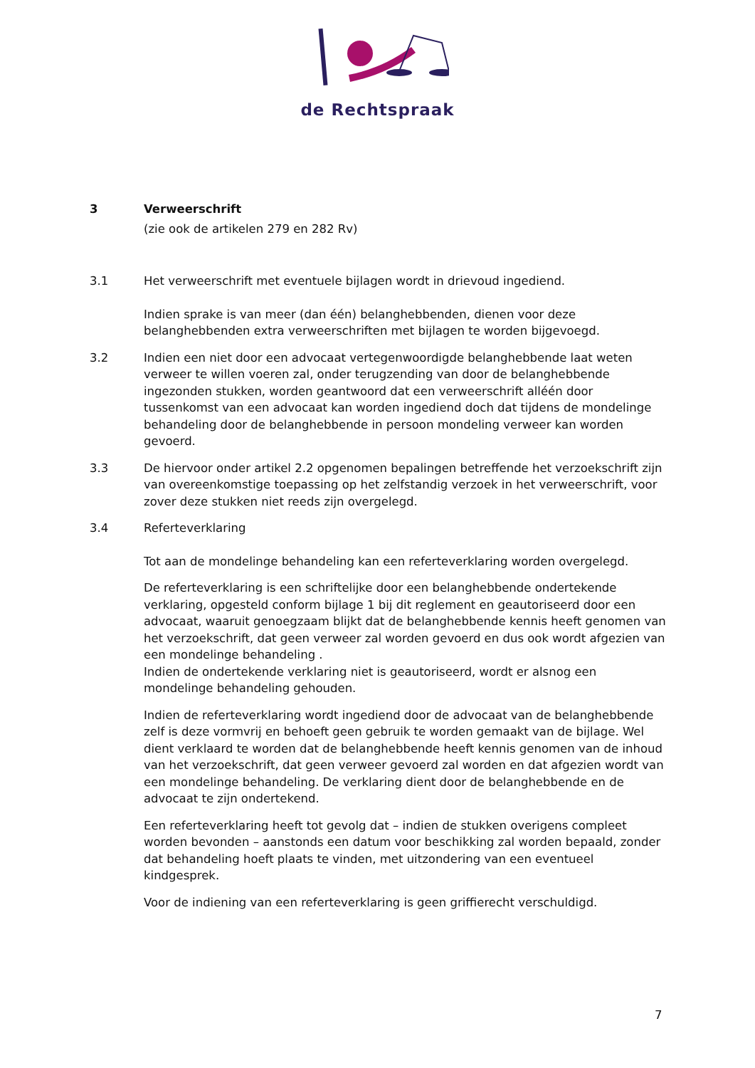de Rechtspraak
3 Verweerschrift
(zie ook de artikelen 279 en 282 Rv)
3.1 Het verweerschrift met eventuele bijlagen wordt in drievoud ingediend.
Indien sprake is van meer (dan één) belanghebbenden, dienen voor deze belanghebbenden extra verweerschriften met bijlagen te worden bijgevoegd.
3.2 Indien een niet door een advocaat vertegenwoordigde belanghebbende laat weten verweer te willen voeren zal, onder terugzending van door de belanghebbende ingezonden stukken, worden geantwoord dat een verweerschrift alléén door tussenkomst van een advocaat kan worden ingediend doch dat tijdens de mondelinge behandeling door de belanghebbende in persoon mondeling verweer kan worden gevoerd.
3.3 De hiervoor onder artikel 2.2 opgenomen bepalingen betreffende het verzoekschrift zijn van overeenkomstige toepassing op het zelfstandig verzoek in het verweerschrift, voor zover deze stukken niet reeds zijn overgelegd.
3.4 Referteverklaring
Tot aan de mondelinge behandeling kan een referteverklaring worden overgelegd.
De referteverklaring is een schriftelijke door een belanghebbende ondertekende verklaring, opgesteld conform bijlage 1 bij dit reglement en geautoriseerd door een advocaat, waaruit genoegzaam blijkt dat de belanghebbende kennis heeft genomen van het verzoekschrift, dat geen verweer zal worden gevoerd en dus ook wordt afgezien van een mondelinge behandeling .
Indien de ondertekende verklaring niet is geautoriseerd, wordt er alsnog een mondelinge behandeling gehouden.
Indien de referteverklaring wordt ingediend door de advocaat van de belanghebbende zelf is deze vormvrij en behoeft geen gebruik te worden gemaakt van de bijlage. Wel dient verklaard te worden dat de belanghebbende heeft kennis genomen van de inhoud van het verzoekschrift, dat geen verweer gevoerd zal worden en dat afgezien wordt van een mondelinge behandeling. De verklaring dient door de belanghebbende en de advocaat te zijn ondertekend.
Een referteverklaring heeft tot gevolg dat – indien de stukken overigens compleet worden bevonden – aanstonds een datum voor beschikking zal worden bepaald, zonder dat behandeling hoeft plaats te vinden, met uitzondering van een eventueel kindgesprek.
Voor de indiening van een referteverklaring is geen griffierecht verschuldigd.
7